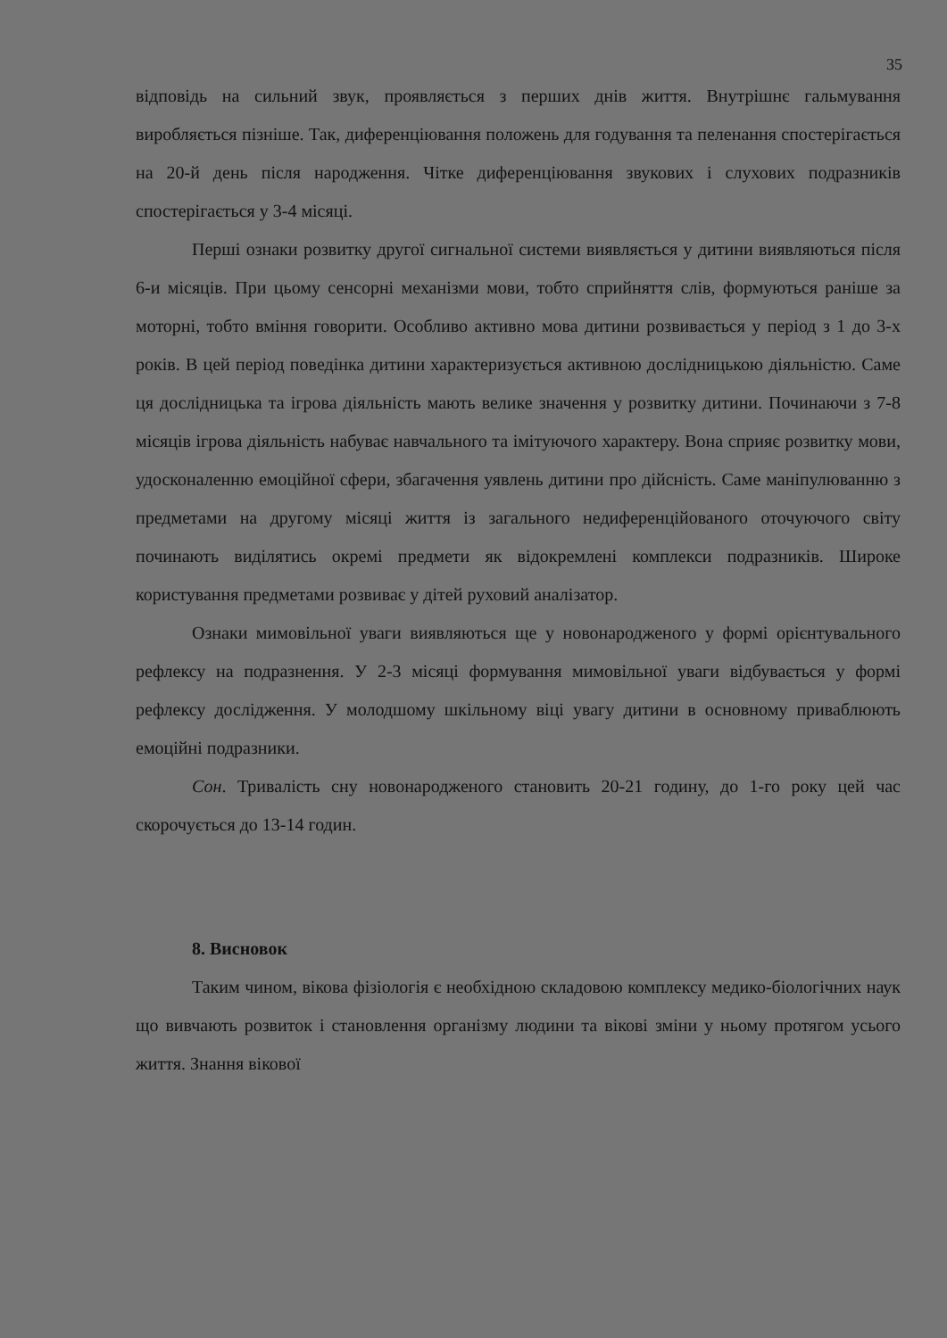35
відповідь на сильний звук, проявляється з перших днів життя. Внутрішнє гальмування виробляється пізніше. Так, диференціювання положень для годування та пеленання спостерігається на 20-й день після народження. Чітке диференціювання звукових і слухових подразників спостерігається у 3-4 місяці.
Перші ознаки розвитку другої сигнальної системи виявляється у дитини виявляються після 6-и місяців. При цьому сенсорні механізми мови, тобто сприйняття слів, формуються раніше за моторні, тобто вміння говорити. Особливо активно мова дитини розвивається у період з 1 до 3-х років. В цей період поведінка дитини характеризується активною дослідницькою діяльністю. Саме ця дослідницька та ігрова діяльність мають велике значення у розвитку дитини. Починаючи з 7-8 місяців ігрова діяльність набуває навчального та імітуючого характеру. Вона сприяє розвитку мови, удосконаленню емоційної сфери, збагачення уявлень дитини про дійсність. Саме маніпулюванню з предметами на другому місяці життя із загального недиференційованого оточуючого світу починають виділятись окремі предмети як відокремлені комплекси подразників. Широке користування предметами розвиває у дітей руховий аналізатор.
Ознаки мимовільної уваги виявляються ще у новонародженого у формі орієнтувального рефлексу на подразнення. У 2-3 місяці формування мимовільної уваги відбувається у формі рефлексу дослідження. У молодшому шкільному віці увагу дитини в основному приваблюють емоційні подразники.
Сон. Тривалість сну новонародженого становить 20-21 годину, до 1-го року цей час скорочується до 13-14 годин.
8. Висновок
Таким чином, вікова фізіологія є необхідною складовою комплексу медико-біологічних наук що вивчають розвиток і становлення організму людини та вікові зміни у ньому протягом усього життя. Знання вікової